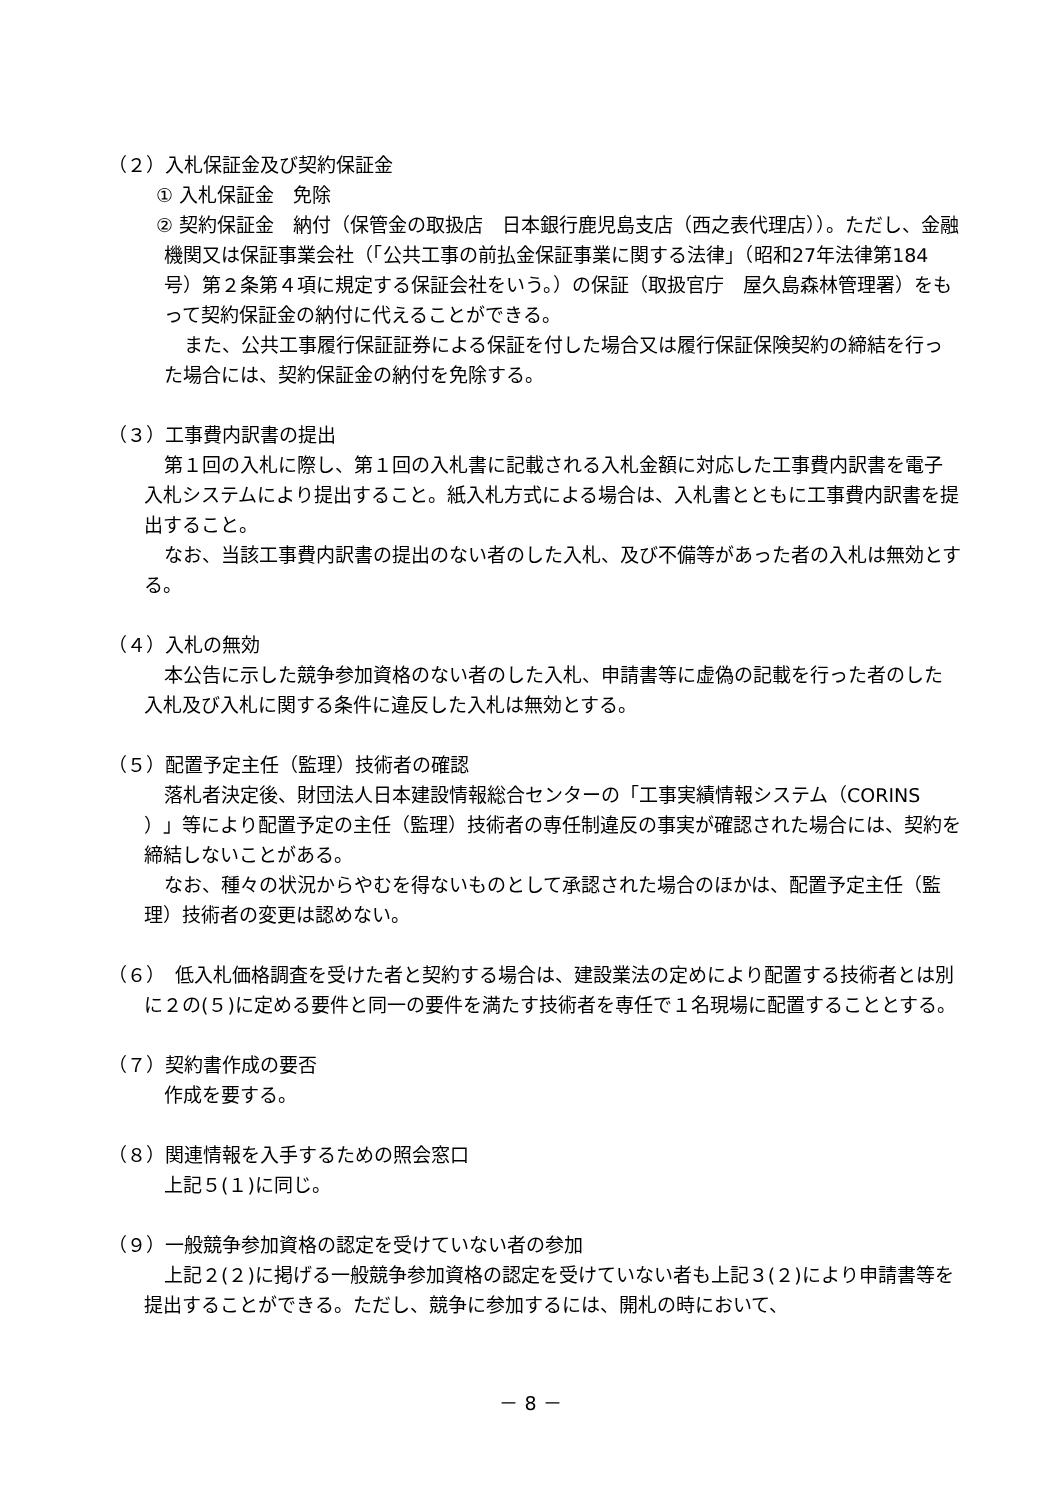（２）入札保証金及び契約保証金
① 入札保証金　免除
② 契約保証金　納付（保管金の取扱店　日本銀行鹿児島支店（西之表代理店））。ただし、金融機関又は保証事業会社（「公共工事の前払金保証事業に関する法律」（昭和27年法律第184号）第２条第４項に規定する保証会社をいう。）の保証（取扱官庁　屋久島森林管理署）をもって契約保証金の納付に代えることができる。
また、公共工事履行保証証券による保証を付した場合又は履行保証保険契約の締結を行った場合には、契約保証金の納付を免除する。
（３）工事費内訳書の提出
第１回の入札に際し、第１回の入札書に記載される入札金額に対応した工事費内訳書を電子入札システムにより提出すること。紙入札方式による場合は、入札書とともに工事費内訳書を提出すること。
なお、当該工事費内訳書の提出のない者のした入札、及び不備等があった者の入札は無効とする。
（４）入札の無効
本公告に示した競争参加資格のない者のした入札、申請書等に虚偽の記載を行った者のした入札及び入札に関する条件に違反した入札は無効とする。
（５）配置予定主任（監理）技術者の確認
落札者決定後、財団法人日本建設情報総合センターの「工事実績情報システム（CORINS ）」等により配置予定の主任（監理）技術者の専任制違反の事実が確認された場合には、契約を締結しないことがある。
なお、種々の状況からやむを得ないものとして承認された場合のほかは、配置予定主任（監理）技術者の変更は認めない。
（６）　低入札価格調査を受けた者と契約する場合は、建設業法の定めにより配置する技術者とは別に２の(５)に定める要件と同一の要件を満たす技術者を専任で１名現場に配置することとする。
（７）契約書作成の要否
作成を要する。
（８）関連情報を入手するための照会窓口
上記５(１)に同じ。
（９）一般競争参加資格の認定を受けていない者の参加
上記２(２)に掲げる一般競争参加資格の認定を受けていない者も上記３(２)により申請書等を提出することができる。ただし、競争に参加するには、開札の時において、
－ 8 －